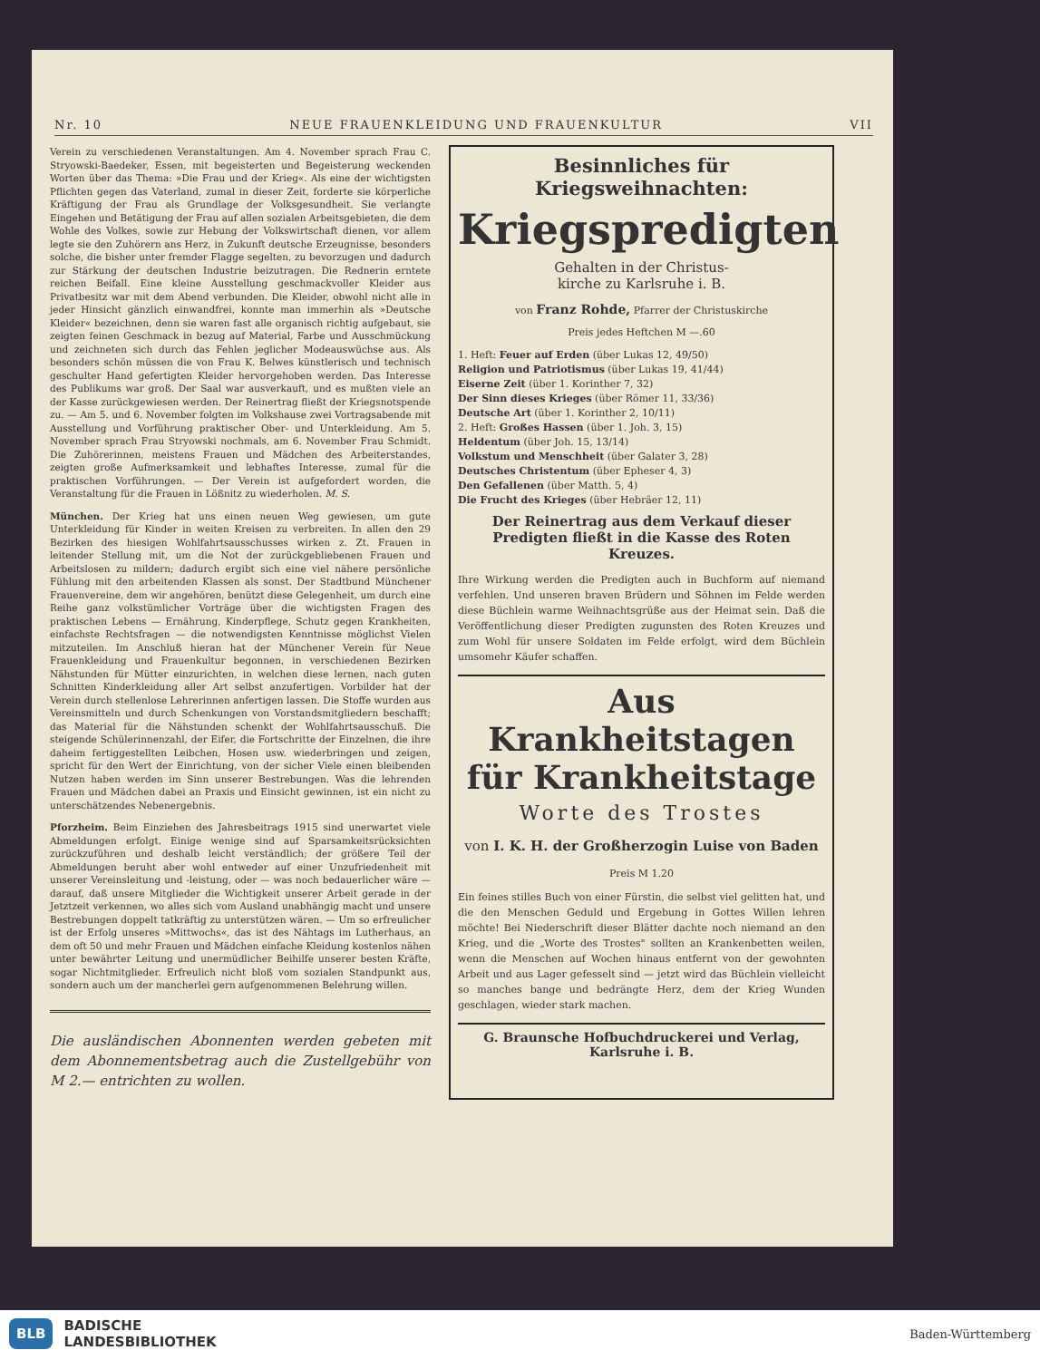Nr. 10 NEUE FRAUENKLEIDUNG UND FRAUENKULTUR VII
Verein zu verschiedenen Veranstaltungen. Am 4. November sprach Frau C. Stryowski-Baedeker, Essen, mit begeisterten und Begeisterung weckenden Worten über das Thema: »Die Frau und der Krieg«. Als eine der wichtigsten Pflichten gegen das Vaterland, zumal in dieser Zeit, forderte sie körperliche Kräftigung der Frau als Grundlage der Volksgesundheit. Sie verlangte Eingehen und Betätigung der Frau auf allen sozialen Arbeitsgebieten, die dem Wohle des Volkes, sowie zur Hebung der Volkswirtschaft dienen, vor allem legte sie den Zuhörern ans Herz, in Zukunft deutsche Erzeugnisse, besonders solche, die bisher unter fremder Flagge segelten, zu bevorzugen und dadurch zur Stärkung der deutschen Industrie beizutragen. Die Rednerin erntete reichen Beifall. Eine kleine Ausstellung geschmackvoller Kleider aus Privatbesitz war mit dem Abend verbunden. Die Kleider, obwohl nicht alle in jeder Hinsicht gänzlich einwandfrei, konnte man immerhin als »Deutsche Kleider« bezeichnen, denn sie waren fast alle organisch richtig aufgebaut, sie zeigten feinen Geschmack in bezug auf Material, Farbe und Ausschmückung und zeichneten sich durch das Fehlen jeglicher Modeauswüchse aus. Als besonders schön müssen die von Frau K. Belwes künstlerisch und technisch geschulter Hand gefertigten Kleider hervorgehoben werden. Das Interesse des Publikums war groß. Der Saal war ausverkauft, und es mußten viele an der Kasse zurückgewiesen werden. Der Reinertrag fließt der Kriegsnotspende zu. — Am 5. und 6. November folgten im Volkshause zwei Vortragsabende mit Ausstellung und Vorführung praktischer Ober- und Unterkleidung. Am 5. November sprach Frau Stryowski nochmals, am 6. November Frau Schmidt. Die Zuhörerinnen, meistens Frauen und Mädchen des Arbeiterstandes, zeigten große Aufmerksamkeit und lebhaftes Interesse, zumal für die praktischen Vorführungen. — Der Verein ist aufgefordert worden, die Veranstaltung für die Frauen in Lößnitz zu wiederholen. M. S.
München. Der Krieg hat uns einen neuen Weg gewiesen, um gute Unterkleidung für Kinder in weiten Kreisen zu verbreiten. In allen den 29 Bezirken des hiesigen Wohlfahrtsausschusses wirken z. Zt. Frauen in leitender Stellung mit, um die Not der zurückgebliebenen Frauen und Arbeitslosen zu mildern; dadurch ergibt sich eine viel nähere persönliche Fühlung mit den arbeitenden Klassen als sonst. Der Stadtbund Münchener Frauenvereine, dem wir angehören, benützt diese Gelegenheit, um durch eine Reihe ganz volkstümlicher Vorträge über die wichtigsten Fragen des praktischen Lebens — Ernährung, Kinderpflege, Schutz gegen Krankheiten, einfachste Rechtsfragen — die notwendigsten Kenntnisse möglichst Vielen mitzuteilen. Im Anschluß hieran hat der Münchener Verein für Neue Frauenkleidung und Frauenkultur begonnen, in verschiedenen Bezirken Nähstunden für Mütter einzurichten, in welchen diese lernen, nach guten Schnitten Kinderkleidung aller Art selbst anzufertigen. Vorbilder hat der Verein durch stellenlose Lehrerinnen anfertigen lassen. Die Stoffe wurden aus Vereinsmitteln und durch Schenkungen von Vorstandsmitgliedern beschafft; das Material für die Nähstunden schenkt der Wohlfahrtsausschuß. Die steigende Schülerinnenzahl, der Eifer, die Fortschritte der Einzelnen, die ihre daheim fertiggestellten Leibchen, Hosen usw. wiederbringen und zeigen, spricht für den Wert der Einrichtung, von der sicher Viele einen bleibenden Nutzen haben werden im Sinn unserer Bestrebungen. Was die lehrenden Frauen und Mädchen dabei an Praxis und Einsicht gewinnen, ist ein nicht zu unterschätzendes Nebenergebnis.
Pforzheim. Beim Einziehen des Jahresbeitrags 1915 sind unerwartet viele Abmeldungen erfolgt. Einige wenige sind auf Sparsamkeitsrücksichten zurückzuführen und deshalb leicht verständlich; der größere Teil der Abmeldungen beruht aber wohl entweder auf einer Unzufriedenheit mit unserer Vereinsleitung und -leistung, oder — was noch bedauerlicher wäre — darauf, daß unsere Mitglieder die Wichtigkeit unserer Arbeit gerade in der Jetztzeit verkennen, wo alles sich vom Ausland unabhängig macht und unsere Bestrebungen doppelt tatkräftig zu unterstützen wären. — Um so erfreulicher ist der Erfolg unseres »Mittwochs«, das ist des Nähtags im Lutherhaus, an dem oft 50 und mehr Frauen und Mädchen einfache Kleidung kostenlos nähen unter bewährter Leitung und unermüdlicher Beihilfe unserer besten Kräfte, sogar Nichtmitglieder. Erfreulich nicht bloß vom sozialen Standpunkt aus, sondern auch um der mancherlei gern aufgenommenen Belehrung willen.
Die ausländischen Abonnenten werden gebeten mit dem Abonnementsbetrag auch die Zustellgebühr von M 2.— entrichten zu wollen.
Besinnliches für Kriegsweihnachten:
Kriegspredigten
Gehalten in der Christus-
kirche zu Karlsruhe i. B.
von Franz Rohde, Pfarrer der Christuskirche
Preis jedes Heftchen M —.60
1. Heft: Feuer auf Erden (über Lukas 12, 49/50)
Religion und Patriotismus (über Lukas 19, 41/44)
Eiserne Zeit (über 1. Korinther 7, 32)
Der Sinn dieses Krieges (über Römer 11, 33/36)
Deutsche Art (über 1. Korinther 2, 10/11)
2. Heft: Großes Hassen (über 1. Joh. 3, 15)
Heldentum (über Joh. 15, 13/14)
Volkstum und Menschheit (über Galater 3, 28)
Deutsches Christentum (über Epheser 4, 3)
Den Gefallenen (über Matth. 5, 4)
Die Frucht des Krieges (über Hebräer 12, 11)
Der Reinertrag aus dem Verkauf dieser Predigten fließt in die Kasse des Roten Kreuzes.
Ihre Wirkung werden die Predigten auch in Buchform auf niemand verfehlen. Und unseren braven Brüdern und Söhnen im Felde werden diese Büchlein warme Weihnachtsgrüße aus der Heimat sein. Daß die Veröffentlichung dieser Predigten zugunsten des Roten Kreuzes und zum Wohl für unsere Soldaten im Felde erfolgt, wird dem Büchlein umsomehr Käufer schaffen.
Aus Krankheitstagen
für Krankheitstage
Worte des Trostes
von I. K. H. der Großherzogin Luise von Baden
Preis M 1.20
Ein feines stilles Buch von einer Fürstin, die selbst viel gelitten hat, und die den Menschen Geduld und Ergebung in Gottes Willen lehren möchte! Bei Niederschrift dieser Blätter dachte noch niemand an den Krieg, und die „Worte des Trostes" sollten an Krankenbetten weilen, wenn die Menschen auf Wochen hinaus entfernt von der gewohnten Arbeit und aus Lager gefesselt sind — jetzt wird das Büchlein vielleicht so manches bange und bedrängte Herz, dem der Krieg Wunden geschlagen, wieder stark machen.
G. Braunsche Hofbuchdruckerei und Verlag, Karlsruhe i. B.
BLB BADISCHE
LANDESBIBLIOTHEK Baden-Württemberg